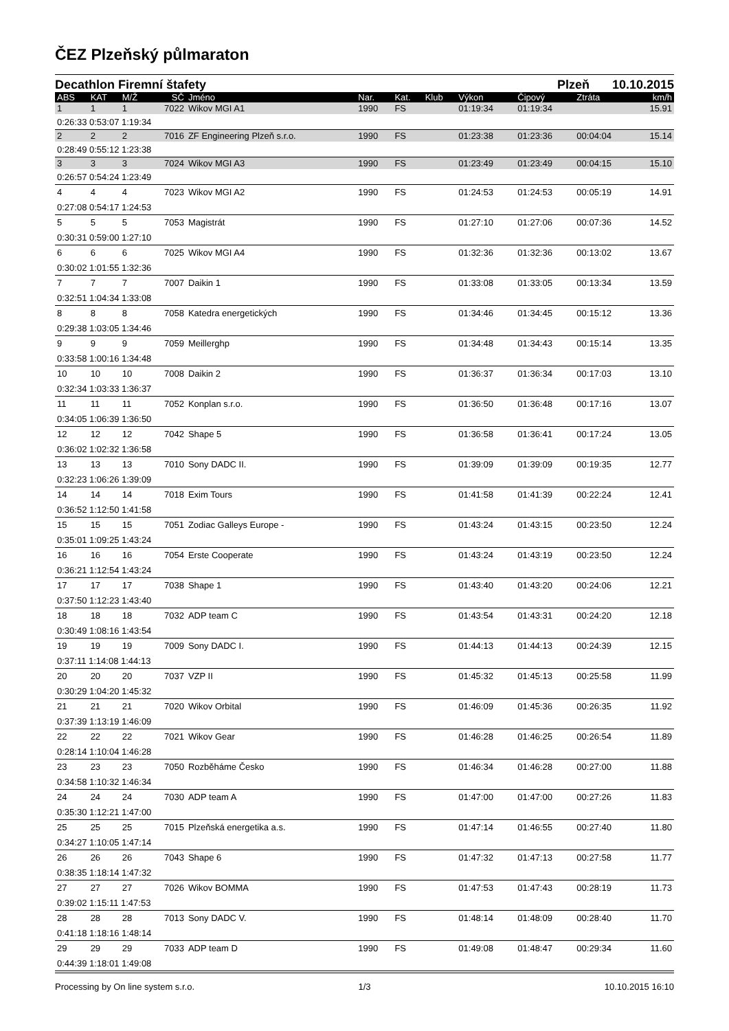ČEZ Plzeňský půlmaraton
Decathlon Firemní štafety Plzeň 10.10.2015
| ABS | KAT | M/Ž | SČ | Jméno | Nar. | Kat. | Klub | Výkon | Čipový | Ztráta | km/h |
| --- | --- | --- | --- | --- | --- | --- | --- | --- | --- | --- | --- |
| 1 | 1 | 1 | 7022 | Wikov MGI A1 | 1990 | FS | | 01:19:34 | 01:19:34 | | 15.91 |
| 0:26:33 0:53:07 1:19:34 | | | | | | | | | | | |
| 2 | 2 | 2 | 7016 | ZF Engineering Plzeň s.r.o. | 1990 | FS | | 01:23:38 | 01:23:36 | 00:04:04 | 15.14 |
| 0:28:49 0:55:12 1:23:38 | | | | | | | | | | | |
| 3 | 3 | 3 | 7024 | Wikov MGI A3 | 1990 | FS | | 01:23:49 | 01:23:49 | 00:04:15 | 15.10 |
| 0:26:57 0:54:24 1:23:49 | | | | | | | | | | | |
| 4 | 4 | 4 | 7023 | Wikov MGI A2 | 1990 | FS | | 01:24:53 | 01:24:53 | 00:05:19 | 14.91 |
| 0:27:08 0:54:17 1:24:53 | | | | | | | | | | | |
| 5 | 5 | 5 | 7053 | Magistrát | 1990 | FS | | 01:27:10 | 01:27:06 | 00:07:36 | 14.52 |
| 0:30:31 0:59:00 1:27:10 | | | | | | | | | | | |
| 6 | 6 | 6 | 7025 | Wikov MGI A4 | 1990 | FS | | 01:32:36 | 01:32:36 | 00:13:02 | 13.67 |
| 0:30:02 1:01:55 1:32:36 | | | | | | | | | | | |
| 7 | 7 | 7 | 7007 | Daikin 1 | 1990 | FS | | 01:33:08 | 01:33:05 | 00:13:34 | 13.59 |
| 0:32:51 1:04:34 1:33:08 | | | | | | | | | | | |
| 8 | 8 | 8 | 7058 | Katedra energetických | 1990 | FS | | 01:34:46 | 01:34:45 | 00:15:12 | 13.36 |
| 0:29:38 1:03:05 1:34:46 | | | | | | | | | | | |
| 9 | 9 | 9 | 7059 | Meillerghp | 1990 | FS | | 01:34:48 | 01:34:43 | 00:15:14 | 13.35 |
| 0:33:58 1:00:16 1:34:48 | | | | | | | | | | | |
| 10 | 10 | 10 | 7008 | Daikin 2 | 1990 | FS | | 01:36:37 | 01:36:34 | 00:17:03 | 13.10 |
| 0:32:34 1:03:33 1:36:37 | | | | | | | | | | | |
| 11 | 11 | 11 | 7052 | Konplan s.r.o. | 1990 | FS | | 01:36:50 | 01:36:48 | 00:17:16 | 13.07 |
| 0:34:05 1:06:39 1:36:50 | | | | | | | | | | | |
| 12 | 12 | 12 | 7042 | Shape 5 | 1990 | FS | | 01:36:58 | 01:36:41 | 00:17:24 | 13.05 |
| 0:36:02 1:02:32 1:36:58 | | | | | | | | | | | |
| 13 | 13 | 13 | 7010 | Sony DADC II. | 1990 | FS | | 01:39:09 | 01:39:09 | 00:19:35 | 12.77 |
| 0:32:23 1:06:26 1:39:09 | | | | | | | | | | | |
| 14 | 14 | 14 | 7018 | Exim Tours | 1990 | FS | | 01:41:58 | 01:41:39 | 00:22:24 | 12.41 |
| 0:36:52 1:12:50 1:41:58 | | | | | | | | | | | |
| 15 | 15 | 15 | 7051 | Zodiac Galleys Europe - | 1990 | FS | | 01:43:24 | 01:43:15 | 00:23:50 | 12.24 |
| 0:35:01 1:09:25 1:43:24 | | | | | | | | | | | |
| 16 | 16 | 16 | 7054 | Erste Cooperate | 1990 | FS | | 01:43:24 | 01:43:19 | 00:23:50 | 12.24 |
| 0:36:21 1:12:54 1:43:24 | | | | | | | | | | | |
| 17 | 17 | 17 | 7038 | Shape 1 | 1990 | FS | | 01:43:40 | 01:43:20 | 00:24:06 | 12.21 |
| 0:37:50 1:12:23 1:43:40 | | | | | | | | | | | |
| 18 | 18 | 18 | 7032 | ADP team C | 1990 | FS | | 01:43:54 | 01:43:31 | 00:24:20 | 12.18 |
| 0:30:49 1:08:16 1:43:54 | | | | | | | | | | | |
| 19 | 19 | 19 | 7009 | Sony DADC I. | 1990 | FS | | 01:44:13 | 01:44:13 | 00:24:39 | 12.15 |
| 0:37:11 1:14:08 1:44:13 | | | | | | | | | | | |
| 20 | 20 | 20 | 7037 | VZP II | 1990 | FS | | 01:45:32 | 01:45:13 | 00:25:58 | 11.99 |
| 0:30:29 1:04:20 1:45:32 | | | | | | | | | | | |
| 21 | 21 | 21 | 7020 | Wikov Orbital | 1990 | FS | | 01:46:09 | 01:45:36 | 00:26:35 | 11.92 |
| 0:37:39 1:13:19 1:46:09 | | | | | | | | | | | |
| 22 | 22 | 22 | 7021 | Wikov Gear | 1990 | FS | | 01:46:28 | 01:46:25 | 00:26:54 | 11.89 |
| 0:28:14 1:10:04 1:46:28 | | | | | | | | | | | |
| 23 | 23 | 23 | 7050 | Rozběháme Česko | 1990 | FS | | 01:46:34 | 01:46:28 | 00:27:00 | 11.88 |
| 0:34:58 1:10:32 1:46:34 | | | | | | | | | | | |
| 24 | 24 | 24 | 7030 | ADP team A | 1990 | FS | | 01:47:00 | 01:47:00 | 00:27:26 | 11.83 |
| 0:35:30 1:12:21 1:47:00 | | | | | | | | | | | |
| 25 | 25 | 25 | 7015 | Plzeňská energetika a.s. | 1990 | FS | | 01:47:14 | 01:46:55 | 00:27:40 | 11.80 |
| 0:34:27 1:10:05 1:47:14 | | | | | | | | | | | |
| 26 | 26 | 26 | 7043 | Shape 6 | 1990 | FS | | 01:47:32 | 01:47:13 | 00:27:58 | 11.77 |
| 0:38:35 1:18:14 1:47:32 | | | | | | | | | | | |
| 27 | 27 | 27 | 7026 | Wikov BOMMA | 1990 | FS | | 01:47:53 | 01:47:43 | 00:28:19 | 11.73 |
| 0:39:02 1:15:11 1:47:53 | | | | | | | | | | | |
| 28 | 28 | 28 | 7013 | Sony DADC V. | 1990 | FS | | 01:48:14 | 01:48:09 | 00:28:40 | 11.70 |
| 0:41:18 1:18:16 1:48:14 | | | | | | | | | | | |
| 29 | 29 | 29 | 7033 | ADP team D | 1990 | FS | | 01:49:08 | 01:48:47 | 00:29:34 | 11.60 |
| 0:44:39 1:18:01 1:49:08 | | | | | | | | | | | |
Processing by On line system s.r.o.
1/3 10.10.2015 16:10